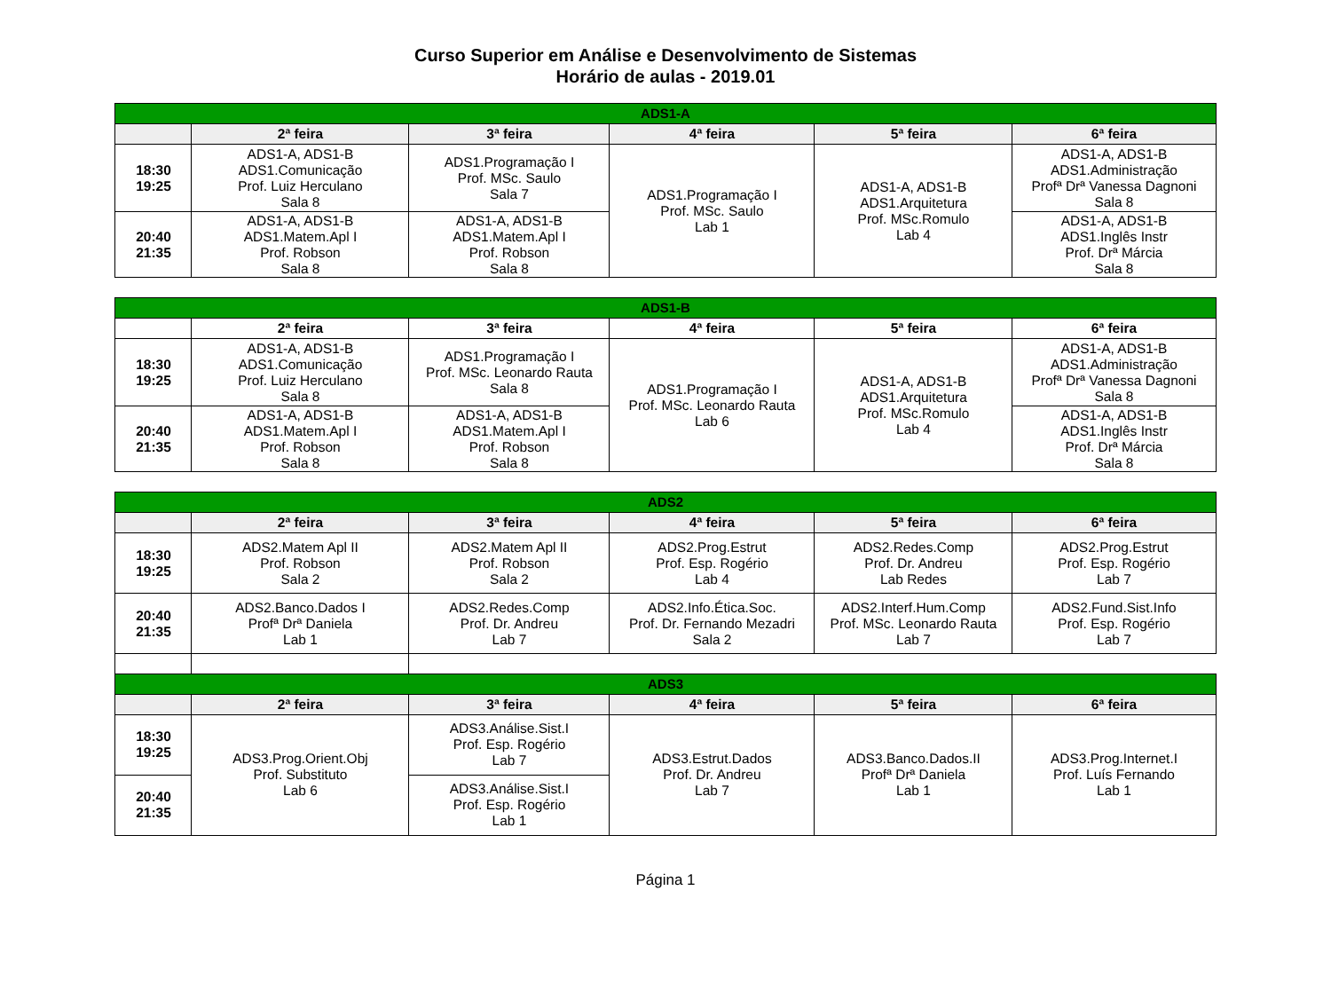Curso Superior em Análise e Desenvolvimento de Sistemas
Horário de aulas - 2019.01
| ADS1-A | | | | | |
| --- | --- | --- | --- | --- | --- |
| | 2ª feira | 3ª feira | 4ª feira | 5ª feira | 6ª feira |
| 18:30 19:25 | ADS1-A, ADS1-B ADS1.Comunicação Prof. Luiz Herculano Sala 8 | ADS1.Programação I Prof. MSc. Saulo Sala 7 | ADS1.Programação I Prof. MSc. Saulo Lab 1 | ADS1-A, ADS1-B ADS1.Arquitetura Prof. MSc.Romulo Lab 4 | ADS1-A, ADS1-B ADS1.Administração Profª Drª Vanessa Dagnoni Sala 8 |
| 20:40 21:35 | ADS1-A, ADS1-B ADS1.Matem.Apl I Prof. Robson Sala 8 | ADS1-A, ADS1-B ADS1.Matem.Apl I Prof. Robson Sala 8 | | | ADS1-A, ADS1-B ADS1.Inglês Instr Prof. Drª Márcia Sala 8 |
| ADS1-B | | | | | |
| --- | --- | --- | --- | --- | --- |
| | 2ª feira | 3ª feira | 4ª feira | 5ª feira | 6ª feira |
| 18:30 19:25 | ADS1-A, ADS1-B ADS1.Comunicação Prof. Luiz Herculano Sala 8 | ADS1.Programação I Prof. MSc. Leonardo Rauta Sala 8 | ADS1.Programação I Prof. MSc. Leonardo Rauta Lab 6 | ADS1-A, ADS1-B ADS1.Arquitetura Prof. MSc.Romulo Lab 4 | ADS1-A, ADS1-B ADS1.Administração Profª Drª Vanessa Dagnoni Sala 8 |
| 20:40 21:35 | ADS1-A, ADS1-B ADS1.Matem.Apl I Prof. Robson Sala 8 | ADS1-A, ADS1-B ADS1.Matem.Apl I Prof. Robson Sala 8 | | | ADS1-A, ADS1-B ADS1.Inglês Instr Prof. Drª Márcia Sala 8 |
| ADS2 | | | | | |
| --- | --- | --- | --- | --- | --- |
| | 2ª feira | 3ª feira | 4ª feira | 5ª feira | 6ª feira |
| 18:30 19:25 | ADS2.Matem Apl II Prof. Robson Sala 2 | ADS2.Matem Apl II Prof. Robson Sala 2 | ADS2.Prog.Estrut Prof. Esp. Rogério Lab 4 | ADS2.Redes.Comp Prof. Dr. Andreu Lab Redes | ADS2.Prog.Estrut Prof. Esp. Rogério Lab 7 |
| 20:40 21:35 | ADS2.Banco.Dados I Profª Drª Daniela Lab 1 | ADS2.Redes.Comp Prof. Dr. Andreu Lab 7 | ADS2.Info.Ética.Soc. Prof. Dr. Fernando Mezadri Sala 2 | ADS2.Interf.Hum.Comp Prof. MSc. Leonardo Rauta Lab 7 | ADS2.Fund.Sist.Info Prof. Esp. Rogério Lab 7 |
| ADS3 | | | | | |
| --- | --- | --- | --- | --- | --- |
| | 2ª feira | 3ª feira | 4ª feira | 5ª feira | 6ª feira |
| 18:30 19:25 | ADS3.Prog.Orient.Obj Prof. Substituto Lab 6 | ADS3.Análise.Sist.I Prof. Esp. Rogério Lab 7 | ADS3.Estrut.Dados Prof. Dr. Andreu Lab 7 | ADS3.Banco.Dados.II Profª Drª Daniela Lab 1 | ADS3.Prog.Internet.I Prof. Luís Fernando Lab 1 |
| 20:40 21:35 | | ADS3.Análise.Sist.I Prof. Esp. Rogério Lab 1 | | | |
Página 1